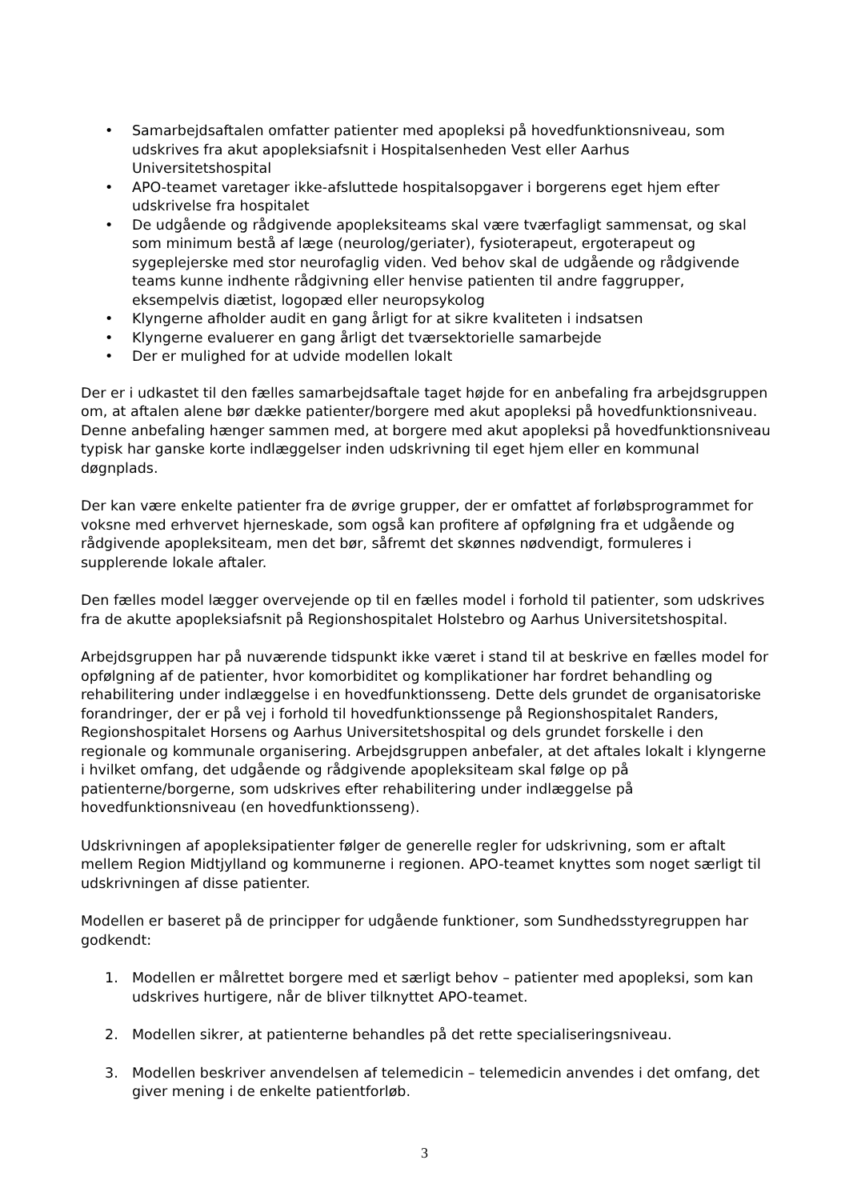• Samarbejdsaftalen omfatter patienter med apopleksi på hovedfunktionsniveau, som udskrives fra akut apopleksiafsnit i Hospitalsenheden Vest eller Aarhus Universitetshospital
• APO-teamet varetager ikke-afsluttede hospitalsopgaver i borgerens eget hjem efter udskrivelse fra hospitalet
• De udgående og rådgivende apopleksiteams skal være tværfagligt sammensat, og skal som minimum bestå af læge (neurolog/geriater), fysioterapeut, ergoterapeut og sygeplejerske med stor neurofaglig viden. Ved behov skal de udgående og rådgivende teams kunne indhente rådgivning eller henvise patienten til andre faggrupper, eksempelvis diætist, logopæd eller neuropsykolog
• Klyngerne afholder audit en gang årligt for at sikre kvaliteten i indsatsen
• Klyngerne evaluerer en gang årligt det tværsektorielle samarbejde
• Der er mulighed for at udvide modellen lokalt
Der er i udkastet til den fælles samarbejdsaftale taget højde for en anbefaling fra arbejdsgruppen om, at aftalen alene bør dække patienter/borgere med akut apopleksi på hovedfunktionsniveau. Denne anbefaling hænger sammen med, at borgere med akut apopleksi på hovedfunktionsniveau typisk har ganske korte indlæggelser inden udskrivning til eget hjem eller en kommunal døgnplads.
Der kan være enkelte patienter fra de øvrige grupper, der er omfattet af forløbsprogrammet for voksne med erhvervet hjerneskade, som også kan profitere af opfølgning fra et udgående og rådgivende apopleksiteam, men det bør, såfremt det skønnes nødvendigt, formuleres i supplerende lokale aftaler.
Den fælles model lægger overvejende op til en fælles model i forhold til patienter, som udskrives fra de akutte apopleksiafsnit på Regionshospitalet Holstebro og Aarhus Universitetshospital.
Arbejdsgruppen har på nuværende tidspunkt ikke været i stand til at beskrive en fælles model for opfølgning af de patienter, hvor komorbiditet og komplikationer har fordret behandling og rehabilitering under indlæggelse i en hovedfunktionsseng. Dette dels grundet de organisatoriske forandringer, der er på vej i forhold til hovedfunktionssenge på Regionshospitalet Randers, Regionshospitalet Horsens og Aarhus Universitetshospital og dels grundet forskelle i den regionale og kommunale organisering. Arbejdsgruppen anbefaler, at det aftales lokalt i klyngerne i hvilket omfang, det udgående og rådgivende apopleksiteam skal følge op på patienterne/borgerne, som udskrives efter rehabilitering under indlæggelse på hovedfunktionsniveau (en hovedfunktionsseng).
Udskrivningen af apopleksipatienter følger de generelle regler for udskrivning, som er aftalt mellem Region Midtjylland og kommunerne i regionen. APO-teamet knyttes som noget særligt til udskrivningen af disse patienter.
Modellen er baseret på de principper for udgående funktioner, som Sundhedsstyregruppen har godkendt:
1. Modellen er målrettet borgere med et særligt behov – patienter med apopleksi, som kan udskrives hurtigere, når de bliver tilknyttet APO-teamet.
2. Modellen sikrer, at patienterne behandles på det rette specialiseringsniveau.
3. Modellen beskriver anvendelsen af telemedicin – telemedicin anvendes i det omfang, det giver mening i de enkelte patientforløb.
3